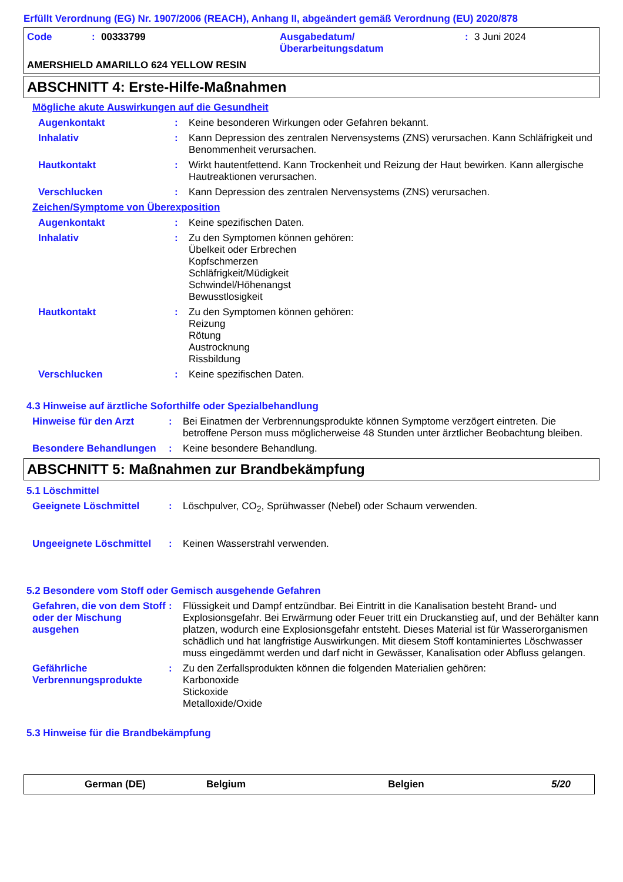Erfüllt Verordnung (EG) Nr. 1907/2006 (REACH), Anhang II, abgeändert gemäß Verordnung (EU) 2020/878
Code: 00333799 Ausgabedatum/
Überarbeitungsdatum: 3 Juni 2024
AMERSHIELD AMARILLO 624 YELLOW RESIN
ABSCHNITT 4: Erste-Hilfe-Maßnahmen
Mögliche akute Auswirkungen auf die Gesundheit
Augenkontakt :
Keine besonderen Wirkungen oder Gefahren bekannt.
Inhalativ :
Kann Depression des zentralen Nervensystems (ZNS) verursachen. Kann Schläfrigkeit und Benommenheit verursachen.
Hautkontakt :
Wirkt hautentfettend. Kann Trockenheit und Reizung der Haut bewirken. Kann allergische Hautreaktionen verursachen.
Verschlucken :
Kann Depression des zentralen Nervensystems (ZNS) verursachen.
Zeichen/Symptome von Überexposition
Augenkontakt :
Keine spezifischen Daten.
Inhalativ :
Zu den Symptomen können gehören:
Übelkeit oder Erbrechen
Kopfschmerzen
Schläfrigkeit/Müdigkeit
Schwindel/Höhenangst
Bewusstlosigkeit
Hautkontakt :
Zu den Symptomen können gehören:
Reizung
Rötung
Austrocknung
Rissbildung
Verschlucken :
Keine spezifischen Daten.
4.3 Hinweise auf ärztliche Soforthilfe oder Spezialbehandlung
Hinweise für den Arzt :
Bei Einatmen der Verbrennungsprodukte können Symptome verzögert eintreten. Die betroffene Person muss möglicherweise 48 Stunden unter ärztlicher Beobachtung bleiben.
Besondere Behandlungen :
Keine besondere Behandlung.
ABSCHNITT 5: Maßnahmen zur Brandbekämpfung
5.1 Löschmittel
Geeignete Löschmittel :
Löschpulver, CO<sub>2</sub>, Sprühwasser (Nebel) oder Schaum verwenden.
Ungeeignete Löschmittel
:
Keinen Wasserstrahl verwenden.
5.2 Besondere vom Stoff oder Gemisch ausgehende Gefahren
Gefahren, die von dem Stoff oder der Mischung ausgehen
:
Flüssigkeit und Dampf entzündbar. Bei Eintritt in die Kanalisation besteht Brand- und Explosionsgefahr. Bei Erwärmung oder Feuer tritt ein Druckanstieg auf, und der Behälter kann platzen, wodurch eine Explosionsgefahr entsteht. Dieses Material ist für Wasserorganismen schädlich und hat langfristige Auswirkungen. Mit diesem Stoff kontaminiertes Löschwasser muss eingedämmt werden und darf nicht in Gewässer, Kanalisation oder Abfluss gelangen.
Gefährliche Verbrennungsprodukte
:
Zu den Zerfallsprodukten können die folgenden Materialien gehören:
Karbonoxide
Stickoxide
Metalloxide/Oxide
5.3 Hinweise für die Brandbekämpfung
German (DE) Belgium Belgien 5/20